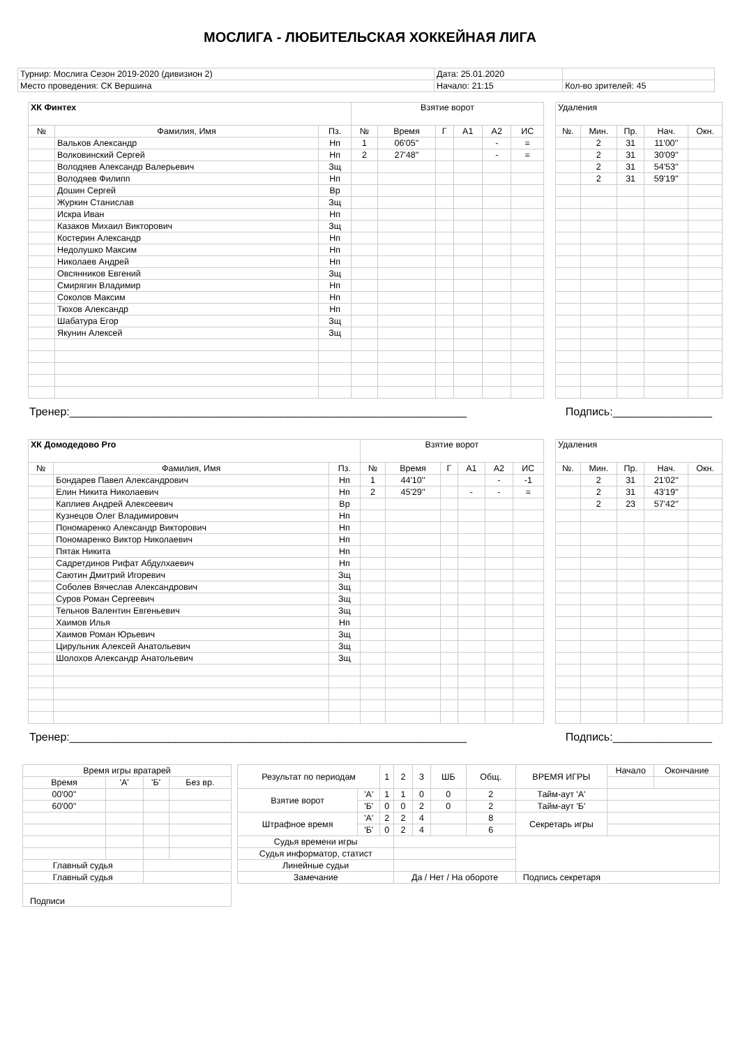МОСЛИГА - ЛЮБИТЕЛЬСКАЯ ХОККЕЙНАЯ ЛИГА
| Турнир: Мослига Сезон 2019-2020 (дивизион 2) | Дата: 25.01.2020 | |
| Место проведения: СК Вершина | Начало: 21:15 | Кол-во зрителей: 45 |
| ХК Финтех | | | Взятие ворот | | | | | |
| --- | --- | --- | --- | --- | --- | --- | --- | --- |
| № | Фамилия, Имя | Пз. | № | Время | Г | А1 | А2 | ИС |
| | Вальков Александр | Нп | 1 | 06'05'' | | | - | = |
| | Волковинский Сергей | Нп | 2 | 27'48'' | | | - | = |
| | Володяев Александр Валерьевич | Зщ | | | | | | |
| | Володяев Филипп | Нп | | | | | | |
| | Дошин Сергей | Вр | | | | | | |
| | Журкин Станислав | Зщ | | | | | | |
| | Искра Иван | Нп | | | | | | |
| | Казаков Михаил Викторович | Зщ | | | | | | |
| | Костерин Александр | Нп | | | | | | |
| | Недолушко Максим | Нп | | | | | | |
| | Николаев Андрей | Нп | | | | | | |
| | Овсянников Евгений | Зщ | | | | | | |
| | Смирягин Владимир | Нп | | | | | | |
| | Соколов Максим | Нп | | | | | | |
| | Тюхов Александр | Нп | | | | | | |
| | Шабатура Егор | Зщ | | | | | | |
| | Якунин Алексей | Зщ | | | | | | |
| Удаления | | | | |
| --- | --- | --- | --- | --- |
| №. | Мин. | Пр. | Нач. | Окн. |
| | 2 | 31 | 11'00'' | |
| | 2 | 31 | 30'09'' | |
| | 2 | 31 | 54'53'' | |
| | 2 | 31 | 59'19'' | |
Тренер:________________________________________________________________ Подпись:________________
| ХК Домодедово Pro | | | Взятие ворот | | | | | |
| --- | --- | --- | --- | --- | --- | --- | --- | --- |
| № | Фамилия, Имя | Пз. | № | Время | Г | А1 | А2 | ИС |
| | Бондарев Павел Александрович | Нп | 1 | 44'10'' | | | - | -1 |
| | Елин Никита Николаевич | Нп | 2 | 45'29'' | | - | - | = |
| | Каплиев Андрей Алексеевич | Вр | | | | | | |
| | Кузнецов Олег Владимирович | Нп | | | | | | |
| | Пономаренко Александр Викторович | Нп | | | | | | |
| | Пономаренко Виктор Николаевич | Нп | | | | | | |
| | Пятак Никита | Нп | | | | | | |
| | Садретдинов Рифат Абдулхаевич | Нп | | | | | | |
| | Саютин Дмитрий Игоревич | Зщ | | | | | | |
| | Соболев Вячеслав Александрович | Зщ | | | | | | |
| | Суров Роман Сергеевич | Зщ | | | | | | |
| | Тельнов Валентин Евгеньевич | Зщ | | | | | | |
| | Хаимов Илья | Нп | | | | | | |
| | Хаимов Роман Юрьевич | Зщ | | | | | | |
| | Цирульник Алексей Анатольевич | Зщ | | | | | | |
| | Шолохов Александр Анатольевич | Зщ | | | | | | |
| Удаления | | | | |
| --- | --- | --- | --- | --- |
| №. | Мин. | Пр. | Нач. | Окн. |
| | 2 | 31 | 21'02'' | |
| | 2 | 31 | 43'19'' | |
| | 2 | 23 | 57'42'' | |
Тренер:________________________________________________________________ Подпись:________________
| Время игры вратарей | | | |
| Время | 'А' | 'Б' | Без вр. |
| 00'00'' | | | |
| 60'00'' | | | |
| Главный судья | | | |
| Главный судья | | | |
| Подписи | | | |
| Результат по периодам | | 1 | 2 | 3 | ШБ | Общ. | ВРЕМЯ ИГРЫ | Начало | Окончание |
| Взятие ворот | 'А' | 1 | 1 | 0 | 0 | 2 | Тайм-аут 'А' | | |
| | 'Б' | 0 | 0 | 2 | 0 | 2 | Тайм-аут 'Б' | | |
| Штрафное время | 'А' | 2 | 2 | 4 | | 8 | Секретарь игры | | |
| | 'Б' | 0 | 2 | 4 | | 6 | | | |
| Судья времени игры | | | | | | | | | |
| Судья информатор, статист | | | | | | | | | |
| Линейные судьи | | | | | | | | | |
| Замечание | | | Да / Нет / На обороте | | | | Подпись секретаря | | |